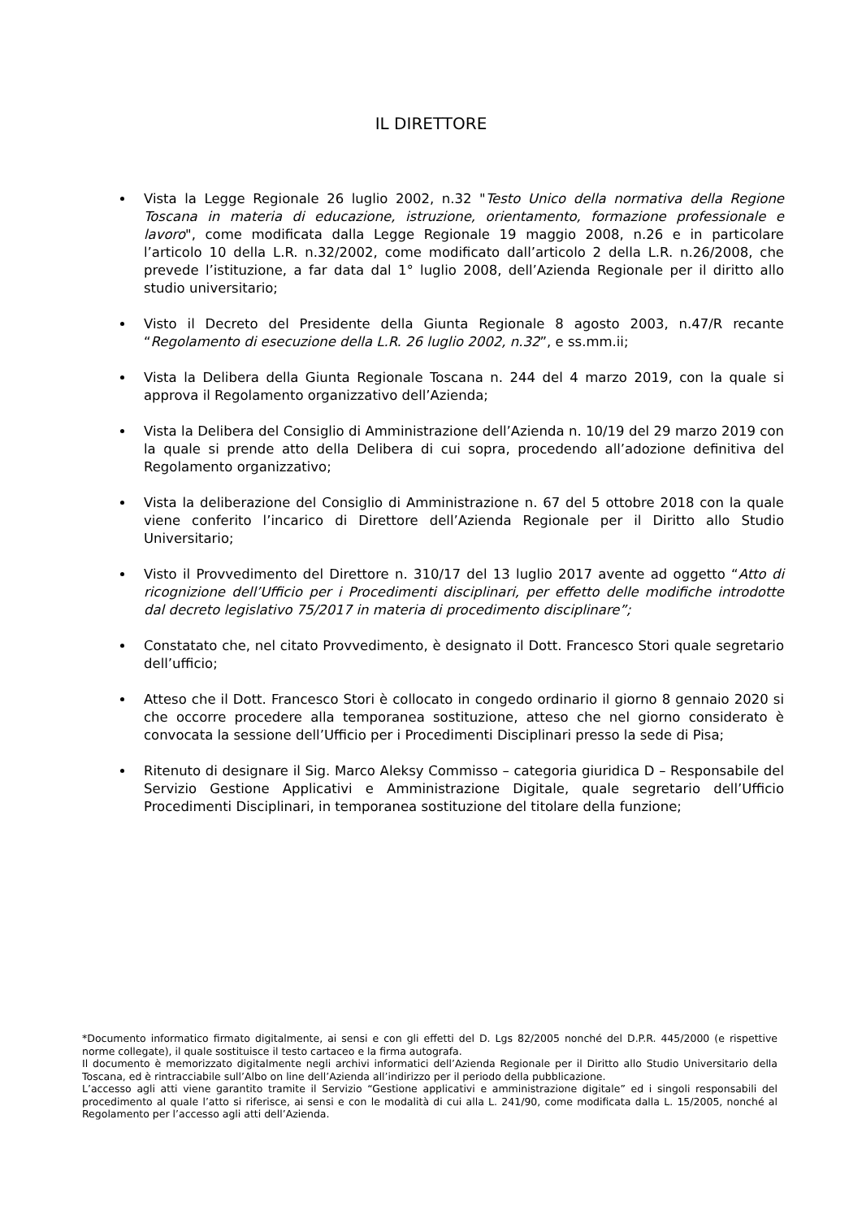IL DIRETTORE
Vista la Legge Regionale 26 luglio 2002, n.32 "Testo Unico della normativa della Regione Toscana in materia di educazione, istruzione, orientamento, formazione professionale e lavoro", come modificata dalla Legge Regionale 19 maggio 2008, n.26 e in particolare l’articolo 10 della L.R. n.32/2002, come modificato dall’articolo 2 della L.R. n.26/2008, che prevede l’istituzione, a far data dal 1° luglio 2008, dell’Azienda Regionale per il diritto allo studio universitario;
Visto il Decreto del Presidente della Giunta Regionale 8 agosto 2003, n.47/R recante “Regolamento di esecuzione della L.R. 26 luglio 2002, n.32”, e ss.mm.ii;
Vista la Delibera della Giunta Regionale Toscana n. 244 del 4 marzo 2019, con la quale si approva il Regolamento organizzativo dell’Azienda;
Vista la Delibera del Consiglio di Amministrazione dell’Azienda n. 10/19 del 29 marzo 2019 con la quale si prende atto della Delibera di cui sopra, procedendo all’adozione definitiva del Regolamento organizzativo;
Vista la deliberazione del Consiglio di Amministrazione n. 67 del 5 ottobre 2018 con la quale viene conferito l’incarico di Direttore dell’Azienda Regionale per il Diritto allo Studio Universitario;
Visto il Provvedimento del Direttore n. 310/17 del 13 luglio 2017 avente ad oggetto “Atto di ricognizione dell’Ufficio per i Procedimenti disciplinari, per effetto delle modifiche introdotte dal decreto legislativo 75/2017 in materia di procedimento disciplinare”;
Constatato che, nel citato Provvedimento, è designato il Dott. Francesco Stori quale segretario dell’ufficio;
Atteso che il Dott. Francesco Stori è collocato in congedo ordinario il giorno 8 gennaio 2020 si che occorre procedere alla temporanea sostituzione, atteso che nel giorno considerato è convocata la sessione dell’Ufficio per i Procedimenti Disciplinari presso la sede di Pisa;
Ritenuto di designare il Sig. Marco Aleksy Commisso – categoria giuridica D – Responsabile del Servizio Gestione Applicativi e Amministrazione Digitale, quale segretario dell’Ufficio Procedimenti Disciplinari, in temporanea sostituzione del titolare della funzione;
*Documento informatico firmato digitalmente, ai sensi e con gli effetti del D. Lgs 82/2005 nonché del D.P.R. 445/2000 (e rispettive norme collegate), il quale sostituisce il testo cartaceo e la firma autografa.
Il documento è memorizzato digitalmente negli archivi informatici dell’Azienda Regionale per il Diritto allo Studio Universitario della Toscana, ed è rintracciabile sull’Albo on line dell’Azienda all’indirizzo per il periodo della pubblicazione.
L’accesso agli atti viene garantito tramite il Servizio “Gestione applicativi e amministrazione digitale” ed i singoli responsabili del procedimento al quale l’atto si riferisce, ai sensi e con le modalità di cui alla L. 241/90, come modificata dalla L. 15/2005, nonché al Regolamento per l’accesso agli atti dell’Azienda.